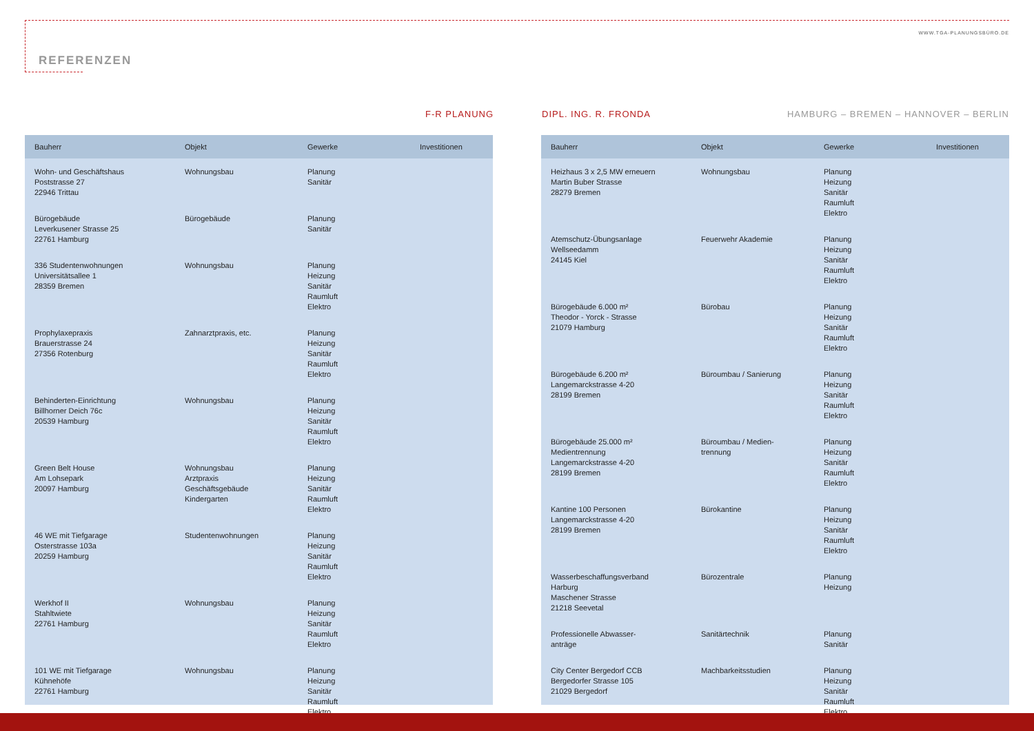WWW.TGA-PLANUNGSBÜRO.DE
REFERENZEN
F-R PLANUNG DIPL. ING. R. FRONDA HAMBURG – BREMEN – HANNOVER – BERLIN
| Bauherr | Objekt | Gewerke | Investitionen |
| --- | --- | --- | --- |
| Wohn- und Geschäftshaus Poststrasse 27 22946 Trittau | Wohnungsbau | Planung Sanitär | |
| Bürogebäude Leverkusener Strasse 25 22761 Hamburg | Bürogebäude | Planung Sanitär | |
| 336 Studentenwohnungen Universitätsallee 1 28359 Bremen | Wohnungsbau | Planung Heizung Sanitär Raumluft Elektro | |
| Prophylaxepraxis Brauerstrasse 24 27356 Rotenburg | Zahnarztpraxis, etc. | Planung Heizung Sanitär Raumluft Elektro | |
| Behinderten-Einrichtung Billhorner Deich 76c 20539 Hamburg | Wohnungsbau | Planung Heizung Sanitär Raumluft Elektro | |
| Green Belt House Am Lohsepark 20097 Hamburg | Wohnungsbau Arztpraxis Geschäftsgebäude Kindergarten | Planung Heizung Sanitär Raumluft Elektro | |
| 46 WE mit Tiefgarage Osterstrasse 103a 20259 Hamburg | Studentenwohnungen | Planung Heizung Sanitär Raumluft Elektro | |
| Werkhof II Stahltwiete 22761 Hamburg | Wohnungsbau | Planung Heizung Sanitär Raumluft Elektro | |
| 101 WE mit Tiefgarage Kühnehöfe 22761 Hamburg | Wohnungsbau | Planung Heizung Sanitär Raumluft Elektro | |
| Bauherr | Objekt | Gewerke | Investitionen |
| --- | --- | --- | --- |
| Heizhaus 3 x 2,5 MW erneuern Martin Buber Strasse 28279 Bremen | Wohnungsbau | Planung Heizung Sanitär Raumluft Elektro | |
| Atemschutz-Übungsanlage Wellseedamm 24145 Kiel | Feuerwehr Akademie | Planung Heizung Sanitär Raumluft Elektro | |
| Bürogebäude 6.000 m² Theodor - Yorck - Strasse 21079 Hamburg | Bürobau | Planung Heizung Sanitär Raumluft Elektro | |
| Bürogebäude 6.200 m² Langemarckstrasse 4-20 28199 Bremen | Büroumbau / Sanierung | Planung Heizung Sanitär Raumluft Elektro | |
| Bürogebäude 25.000 m² Medientrennung Langemarckstrasse 4-20 28199 Bremen | Büroumbau / Medien- trennung | Planung Heizung Sanitär Raumluft Elektro | |
| Kantine 100 Personen Langemarckstrasse 4-20 28199 Bremen | Bürokantine | Planung Heizung Sanitär Raumluft Elektro | |
| Wasserbeschaffungsverband Harburg Maschener Strasse 21218 Seevetal | Bürozentrale | Planung Heizung | |
| Professionelle Abwasser- anträge | Sanitärtechnik | Planung Sanitär | |
| City Center Bergedorf CCB Bergedorfer Strasse 105 21029 Bergedorf | Machbarkeitsstudien | Planung Heizung Sanitär Raumluft Elektro | |